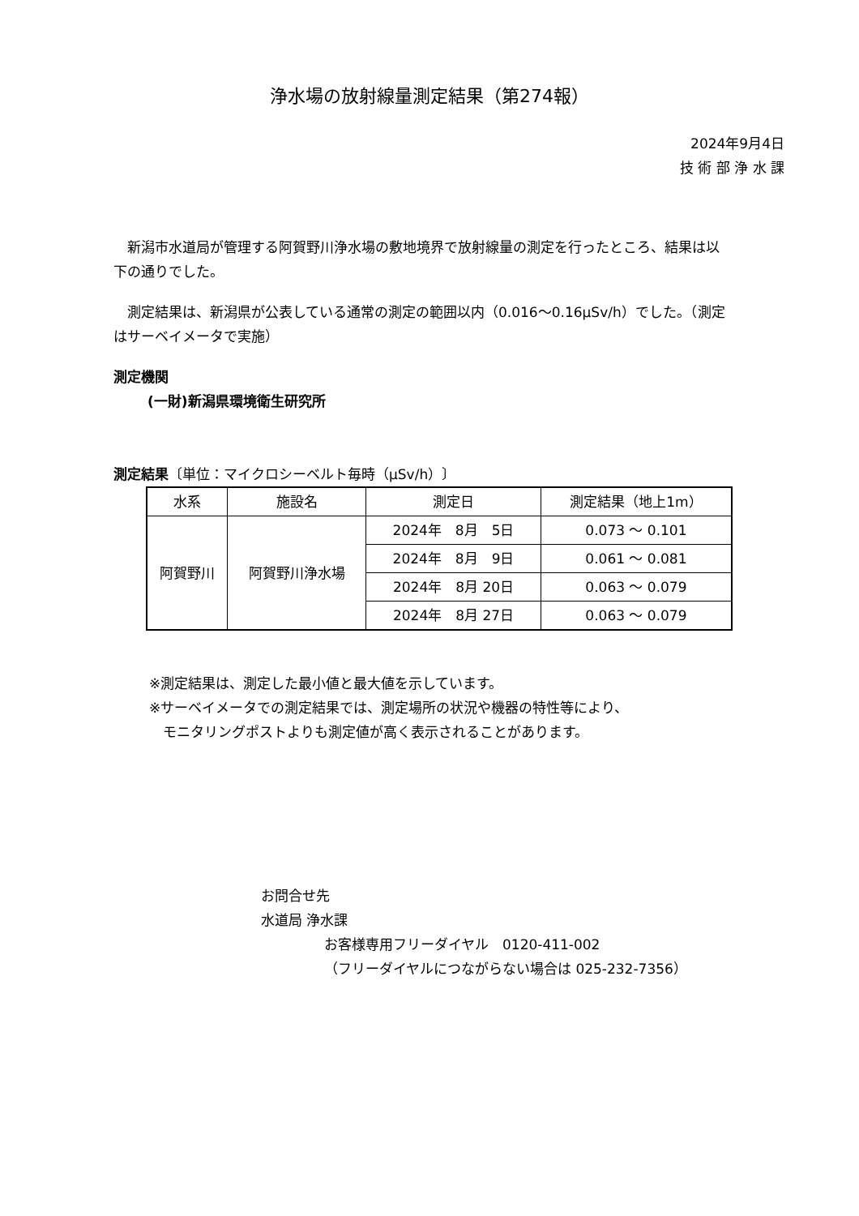浄水場の放射線量測定結果（第274報）
2024年9月4日
技 術 部 浄 水 課
　新潟市水道局が管理する阿賀野川浄水場の敷地境界で放射線量の測定を行ったところ、結果は以下の通りでした。
　測定結果は、新潟県が公表している通常の測定の範囲以内（0.016～0.16μSv/h）でした。（測定はサーベイメータで実施）
測定機関
(一財)新潟県環境衛生研究所
測定結果〔単位：マイクロシーベルト毎時（μSv/h）〕
| 水系 | 施設名 | 測定日 | 測定結果（地上1m） |
| --- | --- | --- | --- |
| 阿賀野川 | 阿賀野川浄水場 | 2024年 8月 5日 | 0.073 ～ 0.101 |
| | | 2024年 8月 9日 | 0.061 ～ 0.081 |
| | | 2024年 8月 20日 | 0.063 ～ 0.079 |
| | | 2024年 8月 27日 | 0.063 ～ 0.079 |
※測定結果は、測定した最小値と最大値を示しています。
※サーベイメータでの測定結果では、測定場所の状況や機器の特性等により、
　モニタリングポストよりも測定値が高く表示されることがあります。
お問合せ先
水道局 浄水課
お客様専用フリーダイヤル　0120-411-002
（フリーダイヤルにつながらない場合は 025-232-7356）